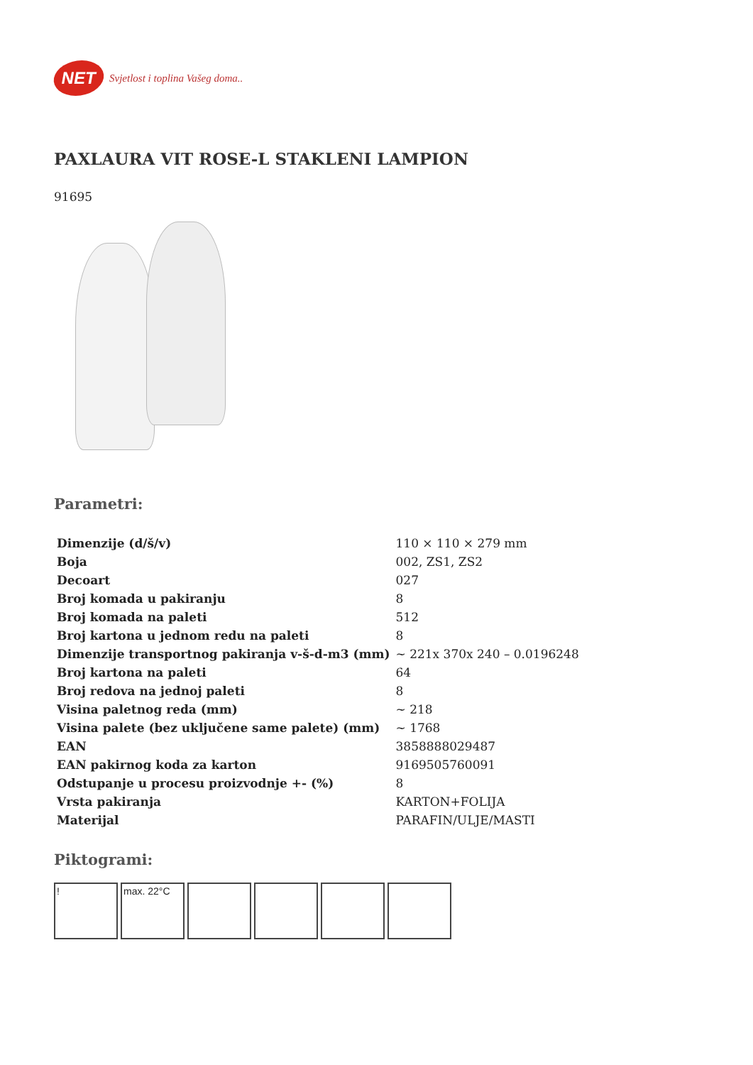NET
Svjetlost i toplina Vašeg doma..
PAXLAURA VIT ROSE-L STAKLENI LAMPION
91695
Parametri:
| Dimenzije (d/š/v) | 110 × 110 × 279 mm |
| Boja | 002, ZS1, ZS2 |
| Decoart | 027 |
| Broj komada u pakiranju | 8 |
| Broj komada na paleti | 512 |
| Broj kartona u jednom redu na paleti | 8 |
| Dimenzije transportnog pakiranja v-š-d-m3 (mm) | ~ 221x 370x 240 – 0.0196248 |
| Broj kartona na paleti | 64 |
| Broj redova na jednoj paleti | 8 |
| Visina paletnog reda (mm) | ~ 218 |
| Visina palete (bez uključene same palete) (mm) | ~ 1768 |
| EAN | 3858888029487 |
| EAN pakirnog koda za karton | 9169505760091 |
| Odstupanje u procesu proizvodnje +- (%) | 8 |
| Vrsta pakiranja | KARTON+FOLIJA |
| Materijal | PARAFIN/ULJE/MASTI |
Piktogrami:
! max. 22°C